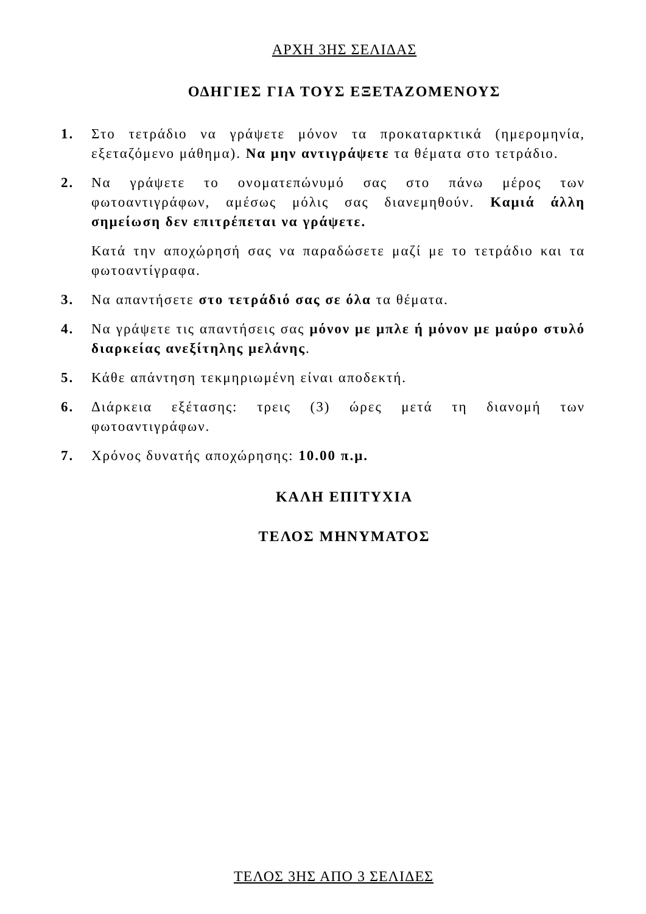ΑΡΧΗ 3ΗΣ ΣΕΛΙΔΑΣ
ΟΔΗΓΙΕΣ ΓΙΑ ΤΟΥΣ ΕΞΕΤΑΖΟΜΕΝΟΥΣ
1. Στο τετράδιο να γράψετε μόνον τα προκαταρκτικά (ημερομηνία, εξεταζόμενο μάθημα). Να μην αντιγράψετε τα θέματα στο τετράδιο.
2. Να γράψετε το ονοματεπώνυμό σας στο πάνω μέρος των φωτοαντιγράφων, αμέσως μόλις σας διανεμηθούν. Καμιά άλλη σημείωση δεν επιτρέπεται να γράψετε.
Κατά την αποχώρησή σας να παραδώσετε μαζί με το τετράδιο και τα φωτοαντίγραφα.
3. Να απαντήσετε στο τετράδιό σας σε όλα τα θέματα.
4. Να γράψετε τις απαντήσεις σας μόνον με μπλε ή μόνον με μαύρο στυλό διαρκείας ανεξίτηλης μελάνης.
5. Κάθε απάντηση τεκμηριωμένη είναι αποδεκτή.
6. Διάρκεια εξέτασης: τρεις (3) ώρες μετά τη διανομή των φωτοαντιγράφων.
7. Χρόνος δυνατής αποχώρησης: 10.00 π.μ.
ΚΑΛΗ ΕΠΙΤΥΧΙΑ
ΤΕΛΟΣ ΜΗΝΥΜΑΤΟΣ
ΤΕΛΟΣ 3ΗΣ ΑΠΟ 3 ΣΕΛΙΔΕΣ